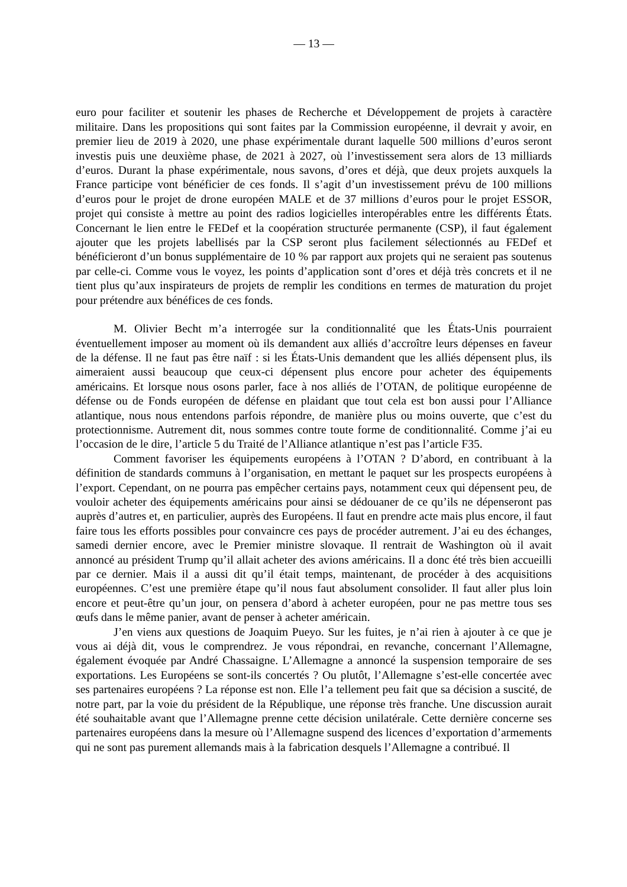— 13 —
euro pour faciliter et soutenir les phases de Recherche et Développement de projets à caractère militaire. Dans les propositions qui sont faites par la Commission européenne, il devrait y avoir, en premier lieu de 2019 à 2020, une phase expérimentale durant laquelle 500 millions d’euros seront investis puis une deuxième phase, de 2021 à 2027, où l’investissement sera alors de 13 milliards d’euros. Durant la phase expérimentale, nous savons, d’ores et déjà, que deux projets auxquels la France participe vont bénéficier de ces fonds. Il s’agit d’un investissement prévu de 100 millions d’euros pour le projet de drone européen MALE et de 37 millions d’euros pour le projet ESSOR, projet qui consiste à mettre au point des radios logicielles interopérables entre les différents États. Concernant le lien entre le FEDef et la coopération structurée permanente (CSP), il faut également ajouter que les projets labellisés par la CSP seront plus facilement sélectionnés au FEDef et bénéficieront d’un bonus supplémentaire de 10 % par rapport aux projets qui ne seraient pas soutenus par celle-ci. Comme vous le voyez, les points d’application sont d’ores et déjà très concrets et il ne tient plus qu’aux inspirateurs de projets de remplir les conditions en termes de maturation du projet pour prétendre aux bénéfices de ces fonds.
M. Olivier Becht m’a interrogée sur la conditionnalité que les États-Unis pourraient éventuellement imposer au moment où ils demandent aux alliés d’accroître leurs dépenses en faveur de la défense. Il ne faut pas être naïf : si les États-Unis demandent que les alliés dépensent plus, ils aimeraient aussi beaucoup que ceux-ci dépensent plus encore pour acheter des équipements américains. Et lorsque nous osons parler, face à nos alliés de l’OTAN, de politique européenne de défense ou de Fonds européen de défense en plaidant que tout cela est bon aussi pour l’Alliance atlantique, nous nous entendons parfois répondre, de manière plus ou moins ouverte, que c’est du protectionnisme. Autrement dit, nous sommes contre toute forme de conditionnalité. Comme j’ai eu l’occasion de le dire, l’article 5 du Traité de l’Alliance atlantique n’est pas l’article F35.
Comment favoriser les équipements européens à l’OTAN ? D’abord, en contribuant à la définition de standards communs à l’organisation, en mettant le paquet sur les prospects européens à l’export. Cependant, on ne pourra pas empêcher certains pays, notamment ceux qui dépensent peu, de vouloir acheter des équipements américains pour ainsi se dédouaner de ce qu’ils ne dépenseront pas auprès d’autres et, en particulier, auprès des Européens. Il faut en prendre acte mais plus encore, il faut faire tous les efforts possibles pour convaincre ces pays de procéder autrement. J’ai eu des échanges, samedi dernier encore, avec le Premier ministre slovaque. Il rentrait de Washington où il avait annoncé au président Trump qu’il allait acheter des avions américains. Il a donc été très bien accueilli par ce dernier. Mais il a aussi dit qu’il était temps, maintenant, de procéder à des acquisitions européennes. C’est une première étape qu’il nous faut absolument consolider. Il faut aller plus loin encore et peut-être qu’un jour, on pensera d’abord à acheter européen, pour ne pas mettre tous ses œufs dans le même panier, avant de penser à acheter américain.
J’en viens aux questions de Joaquim Pueyo. Sur les fuites, je n’ai rien à ajouter à ce que je vous ai déjà dit, vous le comprendrez. Je vous répondrai, en revanche, concernant l’Allemagne, également évoquée par André Chassaigne. L’Allemagne a annoncé la suspension temporaire de ses exportations. Les Européens se sont-ils concertés ? Ou plutôt, l’Allemagne s’est-elle concertée avec ses partenaires européens ? La réponse est non. Elle l’a tellement peu fait que sa décision a suscité, de notre part, par la voie du président de la République, une réponse très franche. Une discussion aurait été souhaitable avant que l’Allemagne prenne cette décision unilatérale. Cette dernière concerne ses partenaires européens dans la mesure où l’Allemagne suspend des licences d’exportation d’armements qui ne sont pas purement allemands mais à la fabrication desquels l’Allemagne a contribué. Il